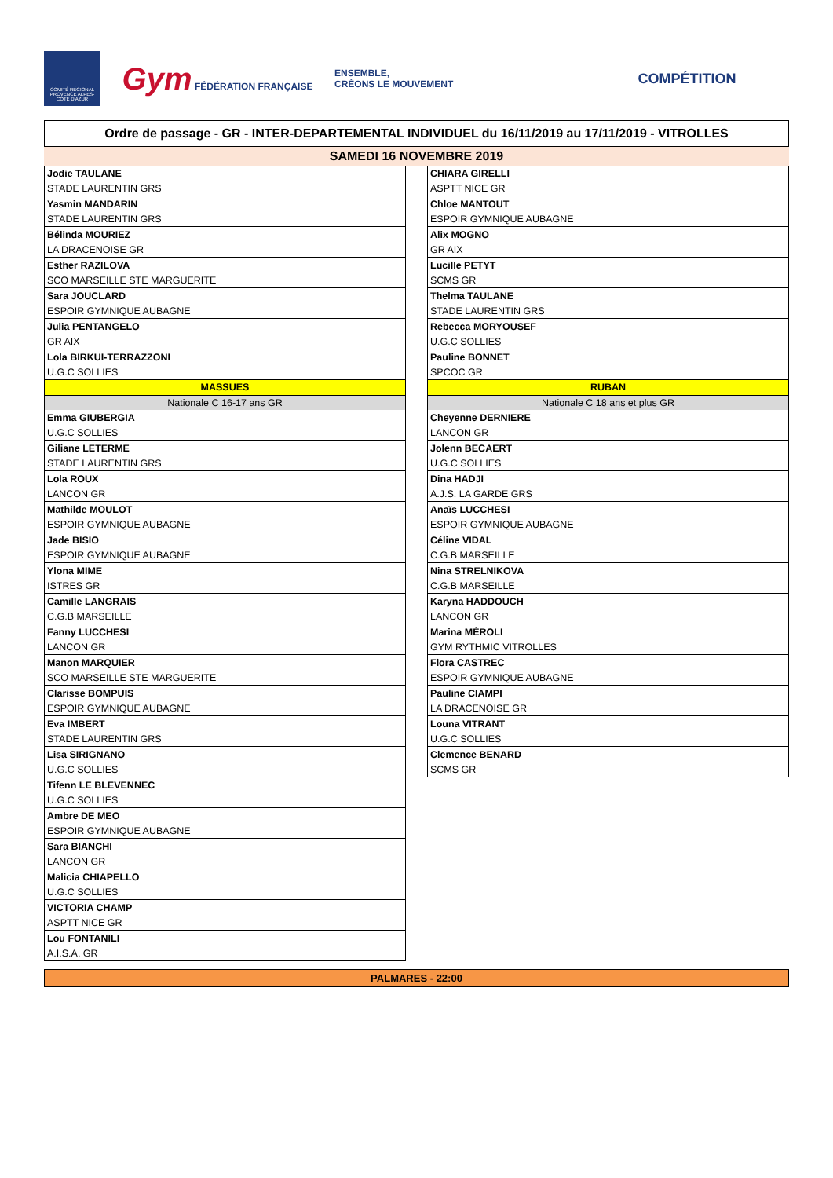COMITÉ RÉGIONAL PROVENCE ALPES-CÔTE D'AZUR
Gym FÉDÉRATION FRANÇAISE
ENSEMBLE,
CRÉONS LE MOUVEMENT
COMPÉTITION
Ordre de passage - GR - INTER-DEPARTEMENTAL INDIVIDUEL du 16/11/2019 au 17/11/2019 - VITROLLES
SAMEDI 16 NOVEMBRE 2019
| Jodie TAULANE |
| STADE LAURENTIN GRS |
| Yasmin MANDARIN |
| STADE LAURENTIN GRS |
| Bélinda MOURIEZ |
| LA DRACENOISE GR |
| Esther RAZILOVA |
| SCO MARSEILLE STE MARGUERITE |
| Sara JOUCLARD |
| ESPOIR GYMNIQUE AUBAGNE |
| Julia PENTANGELO |
| GR AIX |
| Lola BIRKUI-TERRAZZONI |
| U.G.C SOLLIES |
| MASSUES |
| Nationale C 16-17 ans GR |
| Emma GIUBERGIA |
| U.G.C SOLLIES |
| Giliane LETERME |
| STADE LAURENTIN GRS |
| Lola ROUX |
| LANCON GR |
| Mathilde MOULOT |
| ESPOIR GYMNIQUE AUBAGNE |
| Jade BISIO |
| ESPOIR GYMNIQUE AUBAGNE |
| Ylona MIME |
| ISTRES GR |
| Camille LANGRAIS |
| C.G.B MARSEILLE |
| Fanny LUCCHESI |
| LANCON GR |
| Manon MARQUIER |
| SCO MARSEILLE STE MARGUERITE |
| Clarisse BOMPUIS |
| ESPOIR GYMNIQUE AUBAGNE |
| Eva IMBERT |
| STADE LAURENTIN GRS |
| Lisa SIRIGNANO |
| U.G.C SOLLIES |
| Tifenn LE BLEVENNEC |
| U.G.C SOLLIES |
| Ambre DE MEO |
| ESPOIR GYMNIQUE AUBAGNE |
| Sara BIANCHI |
| LANCON GR |
| Malicia CHIAPELLO |
| U.G.C SOLLIES |
| VICTORIA CHAMP |
| ASPTT NICE GR |
| Lou FONTANILI |
| A.I.S.A. GR |
| CHIARA GIRELLI |
| ASPTT NICE GR |
| Chloe MANTOUT |
| ESPOIR GYMNIQUE AUBAGNE |
| Alix MOGNO |
| GR AIX |
| Lucille PETYT |
| SCMS GR |
| Thelma TAULANE |
| STADE LAURENTIN GRS |
| Rebecca MORYOUSEF |
| U.G.C SOLLIES |
| Pauline BONNET |
| SPCOC GR |
| RUBAN |
| Nationale C 18 ans et plus GR |
| Cheyenne DERNIERE |
| LANCON GR |
| Jolenn BECAERT |
| U.G.C SOLLIES |
| Dina HADJI |
| A.J.S. LA GARDE GRS |
| Anaïs LUCCHESI |
| ESPOIR GYMNIQUE AUBAGNE |
| Céline VIDAL |
| C.G.B MARSEILLE |
| Nina STRELNIKOVA |
| C.G.B MARSEILLE |
| Karyna HADDOUCH |
| LANCON GR |
| Marina MÉROLI |
| GYM RYTHMIC VITROLLES |
| Flora CASTREC |
| ESPOIR GYMNIQUE AUBAGNE |
| Pauline CIAMPI |
| LA DRACENOISE GR |
| Louna VITRANT |
| U.G.C SOLLIES |
| Clemence BENARD |
| SCMS GR |
PALMARES - 22:00